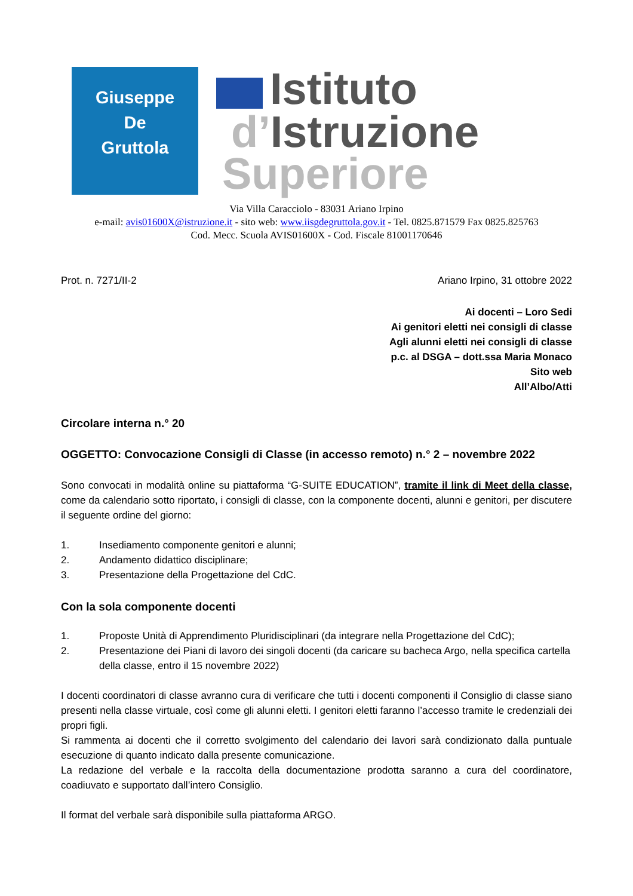Giuseppe
De
Gruttola
Istituto
d’Istruzione
Superiore
Via Villa Caracciolo - 83031 Ariano Irpino
e-mail: avis01600X@istruzione.it - sito web: www.iisgdegruttola.gov.it - Tel. 0825.871579 Fax 0825.825763
Cod. Mecc. Scuola AVIS01600X - Cod. Fiscale 81001170646
Prot. n. 7271/II-2 Ariano Irpino, 31 ottobre 2022
Ai docenti – Loro Sedi
Ai genitori eletti nei consigli di classe
Agli alunni eletti nei consigli di classe
p.c. al DSGA – dott.ssa Maria Monaco
Sito web
All’Albo/Atti
Circolare interna n.° 20
OGGETTO: Convocazione Consigli di Classe (in accesso remoto) n.° 2 – novembre 2022
Sono convocati in modalità online su piattaforma “G-SUITE EDUCATION”, tramite il link di Meet della classe, come da calendario sotto riportato, i consigli di classe, con la componente docenti, alunni e genitori, per discutere il seguente ordine del giorno:
1. Insediamento componente genitori e alunni;
2. Andamento didattico disciplinare;
3. Presentazione della Progettazione del CdC.
Con la sola componente docenti
1. Proposte Unità di Apprendimento Pluridisciplinari (da integrare nella Progettazione del CdC);
2. Presentazione dei Piani di lavoro dei singoli docenti (da caricare su bacheca Argo, nella specifica cartella della classe, entro il 15 novembre 2022)
I docenti coordinatori di classe avranno cura di verificare che tutti i docenti componenti il Consiglio di classe siano presenti nella classe virtuale, così come gli alunni eletti. I genitori eletti faranno l’accesso tramite le credenziali dei propri figli.
Si rammenta ai docenti che il corretto svolgimento del calendario dei lavori sarà condizionato dalla puntuale esecuzione di quanto indicato dalla presente comunicazione.
La redazione del verbale e la raccolta della documentazione prodotta saranno a cura del coordinatore, coadiuvato e supportato dall’intero Consiglio.
Il format del verbale sarà disponibile sulla piattaforma ARGO.